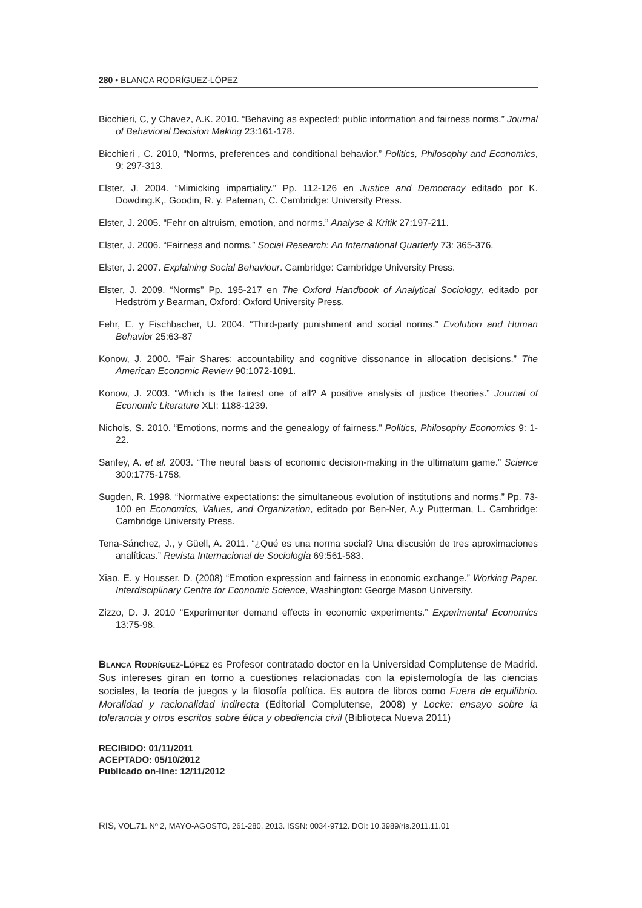280 • BLANCA RODRÍGUEZ-LÓPEZ
Bicchieri, C, y Chavez, A.K. 2010. “Behaving as expected: public information and fairness norms.” Journal of Behavioral Decision Making 23:161-178.
Bicchieri , C. 2010, “Norms, preferences and conditional behavior.” Politics, Philosophy and Economics, 9: 297-313.
Elster, J. 2004. “Mimicking impartiality.” Pp. 112-126 en Justice and Democracy editado por K. Dowding.K,. Goodin, R. y. Pateman, C. Cambridge: University Press.
Elster, J. 2005. “Fehr on altruism, emotion, and norms.” Analyse & Kritik 27:197-211.
Elster, J. 2006. “Fairness and norms.” Social Research: An International Quarterly 73: 365-376.
Elster, J. 2007. Explaining Social Behaviour. Cambridge: Cambridge University Press.
Elster, J. 2009. “Norms” Pp. 195-217 en The Oxford Handbook of Analytical Sociology, editado por Hedström y Bearman, Oxford: Oxford University Press.
Fehr, E. y Fischbacher, U. 2004. “Third-party punishment and social norms.” Evolution and Human Behavior 25:63-87
Konow, J. 2000. “Fair Shares: accountability and cognitive dissonance in allocation decisions.” The American Economic Review 90:1072-1091.
Konow, J. 2003. “Which is the fairest one of all? A positive analysis of justice theories.” Journal of Economic Literature XLI: 1188-1239.
Nichols, S. 2010. “Emotions, norms and the genealogy of fairness.” Politics, Philosophy Economics 9: 1-22.
Sanfey, A. et al. 2003. “The neural basis of economic decision-making in the ultimatum game.” Science 300:1775-1758.
Sugden, R. 1998. “Normative expectations: the simultaneous evolution of institutions and norms.” Pp. 73-100 en Economics, Values, and Organization, editado por Ben-Ner, A.y Putterman, L. Cambridge: Cambridge University Press.
Tena-Sánchez, J., y Güell, A. 2011. “¿Qué es una norma social? Una discusión de tres aproximaciones analíticas.” Revista Internacional de Sociología 69:561-583.
Xiao, E. y Housser, D. (2008) “Emotion expression and fairness in economic exchange.” Working Paper. Interdisciplinary Centre for Economic Science, Washington: George Mason University.
Zizzo, D. J. 2010 “Experimenter demand effects in economic experiments.” Experimental Economics 13:75-98.
Blanca Rodríguez-López es Profesor contratado doctor en la Universidad Complutense de Madrid. Sus intereses giran en torno a cuestiones relacionadas con la epistemología de las ciencias sociales, la teoría de juegos y la filosofía política. Es autora de libros como Fuera de equilibrio. Moralidad y racionalidad indirecta (Editorial Complutense, 2008) y Locke: ensayo sobre la tolerancia y otros escritos sobre ética y obediencia civil (Biblioteca Nueva 2011)
RECIBIDO: 01/11/2011
ACEPTADO: 05/10/2012
Publicado on-line: 12/11/2012
RIS, VOL.71. Nº 2, MAYO-AGOSTO, 261-280, 2013. ISSN: 0034-9712. DOI: 10.3989/ris.2011.11.01